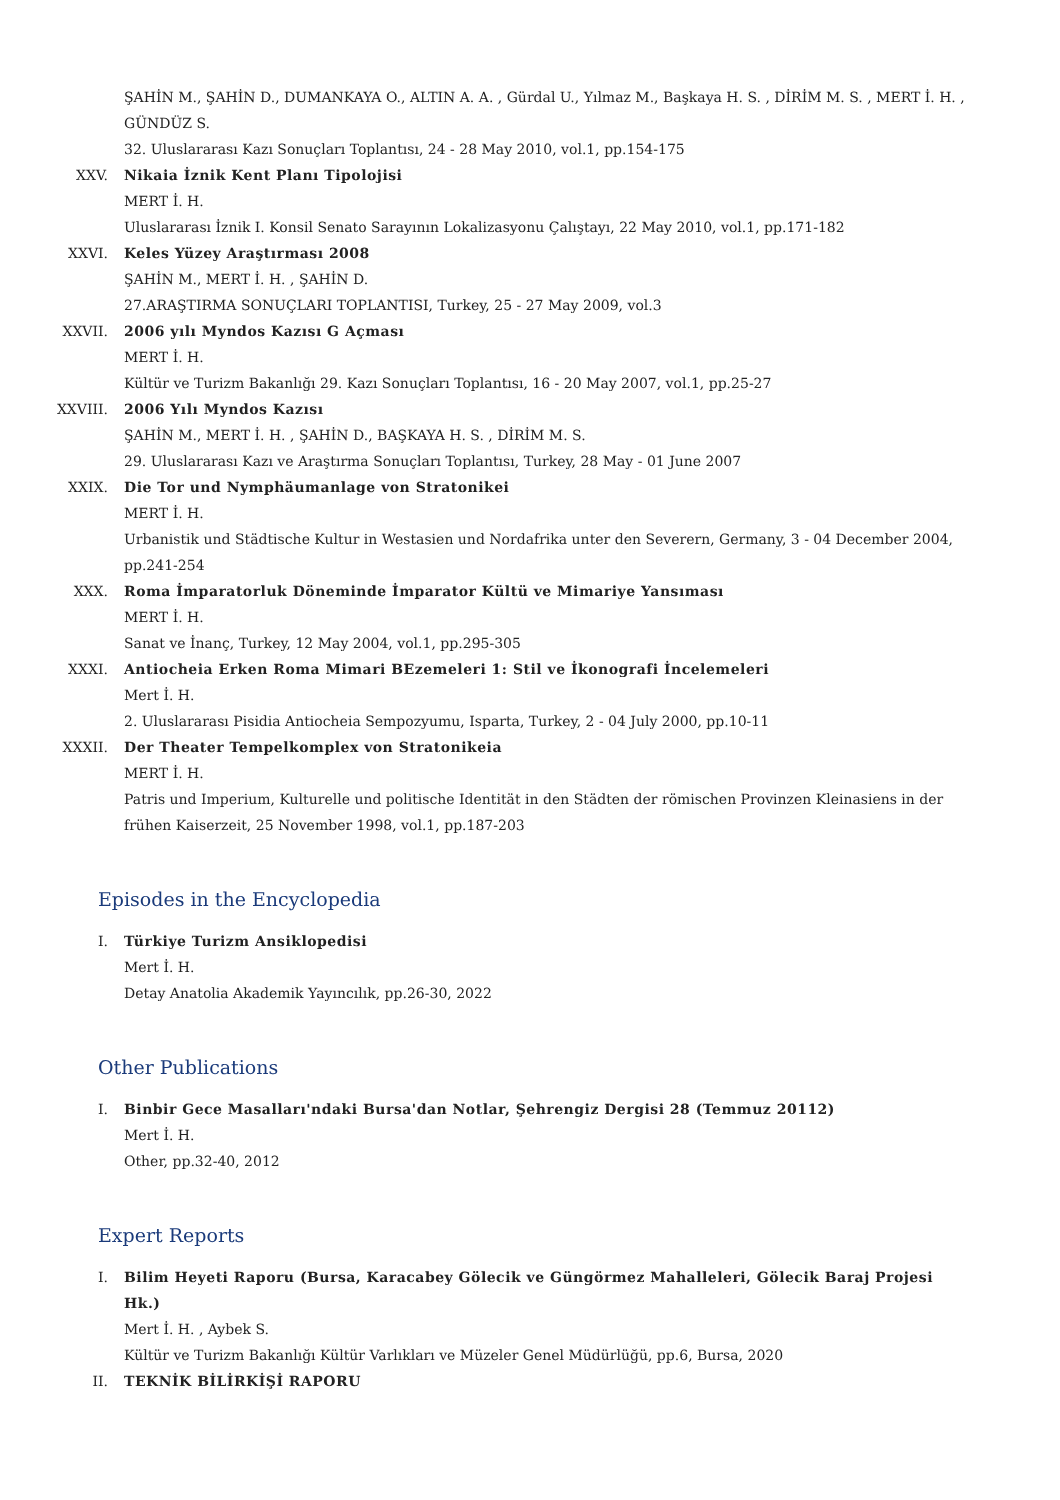ŞAHİN M., ŞAHİN D., DUMANKAYA O., ALTIN A. A. , Gürdal U., Yılmaz M., Başkaya H. S. , DİRİM M. S. , MERT İ. H. , GÜNDÜZ S.
32. Uluslararası Kazı Sonuçları Toplantısı, 24 - 28 May 2010, vol.1, pp.154-175
XXV. Nikaia İznik Kent Planı Tipolojisi
MERT İ. H.
Uluslararası İznik I. Konsil Senato Sarayının Lokalizasyonu Çalıştayı, 22 May 2010, vol.1, pp.171-182
XXVI. Keles Yüzey Araştırması 2008
ŞAHİN M., MERT İ. H. , ŞAHİN D.
27.ARAŞTIRMA SONUÇLARI TOPLANTISI, Turkey, 25 - 27 May 2009, vol.3
XXVII. 2006 yılı Myndos Kazısı G Açması
MERT İ. H.
Kültür ve Turizm Bakanlığı 29. Kazı Sonuçları Toplantısı, 16 - 20 May 2007, vol.1, pp.25-27
XXVIII. 2006 Yılı Myndos Kazısı
ŞAHİN M., MERT İ. H. , ŞAHİN D., BAŞKAYA H. S. , DİRİM M. S.
29. Uluslararası Kazı ve Araştırma Sonuçları Toplantısı, Turkey, 28 May - 01 June 2007
XXIX. Die Tor und Nymphäumanlage von Stratonikei
MERT İ. H.
Urbanistik und Städtische Kultur in Westasien und Nordafrika unter den Severern, Germany, 3 - 04 December 2004, pp.241-254
XXX. Roma İmparatorluk Döneminde İmparator Kültü ve Mimariye Yansıması
MERT İ. H.
Sanat ve İnanç, Turkey, 12 May 2004, vol.1, pp.295-305
XXXI. Antiocheia Erken Roma Mimari BEzemeleri 1: Stil ve İkonografi İncelemeleri
Mert İ. H.
2. Uluslararası Pisidia Antiocheia Sempozyumu, Isparta, Turkey, 2 - 04 July 2000, pp.10-11
XXXII. Der Theater Tempelkomplex von Stratonikeia
MERT İ. H.
Patris und Imperium, Kulturelle und politische Identität in den Städten der römischen Provinzen Kleinasiens in der frühen Kaiserzeit, 25 November 1998, vol.1, pp.187-203
Episodes in the Encyclopedia
I. Türkiye Turizm Ansiklopedisi
Mert İ. H.
Detay Anatolia Akademik Yayıncılık, pp.26-30, 2022
Other Publications
I. Binbir Gece Masalları'ndaki Bursa'dan Notlar, Şehrengiz Dergisi 28 (Temmuz 20112)
Mert İ. H.
Other, pp.32-40, 2012
Expert Reports
I. Bilim Heyeti Raporu (Bursa, Karacabey Gölecik ve Güngörmez Mahalleleri, Gölecik Baraj Projesi Hk.)
Mert İ. H. , Aybek S.
Kültür ve Turizm Bakanlığı Kültür Varlıkları ve Müzeler Genel Müdürlüğü, pp.6, Bursa, 2020
II. TEKNİK BİLİRKİŞİ RAPORU